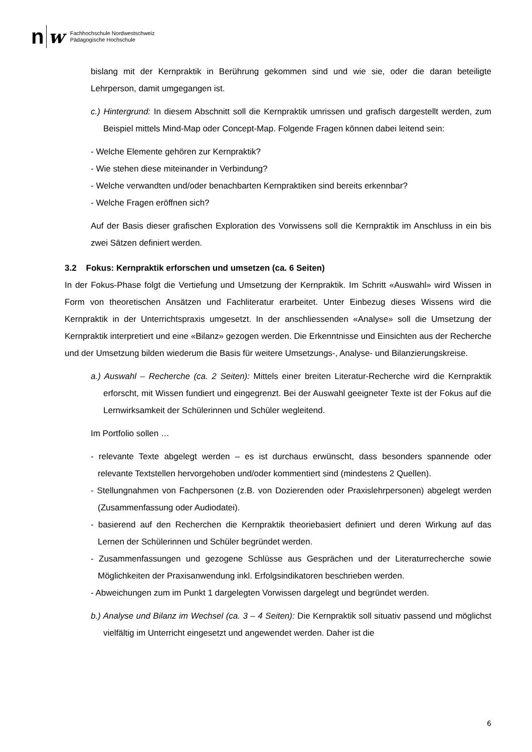n w Fachhochschule Nordwestschweiz
Pädagogische Hochschule
bislang mit der Kernpraktik in Berührung gekommen sind und wie sie, oder die daran beteiligte Lehrperson, damit umgegangen ist.
c.) Hintergrund: In diesem Abschnitt soll die Kernpraktik umrissen und grafisch dargestellt werden, zum Beispiel mittels Mind-Map oder Concept-Map. Folgende Fragen können dabei leitend sein:
- Welche Elemente gehören zur Kernpraktik?
- Wie stehen diese miteinander in Verbindung?
- Welche verwandten und/oder benachbarten Kernpraktiken sind bereits erkennbar?
- Welche Fragen eröffnen sich?
Auf der Basis dieser grafischen Exploration des Vorwissens soll die Kernpraktik im Anschluss in ein bis zwei Sätzen definiert werden.
3.2 Fokus: Kernpraktik erforschen und umsetzen (ca. 6 Seiten)
In der Fokus-Phase folgt die Vertiefung und Umsetzung der Kernpraktik. Im Schritt «Auswahl» wird Wissen in Form von theoretischen Ansätzen und Fachliteratur erarbeitet. Unter Einbezug dieses Wissens wird die Kernpraktik in der Unterrichtspraxis umgesetzt. In der anschliessenden «Analyse» soll die Umsetzung der Kernpraktik interpretiert und eine «Bilanz» gezogen werden. Die Erkenntnisse und Einsichten aus der Recherche und der Umsetzung bilden wiederum die Basis für weitere Umsetzungs-, Analyse- und Bilanzierungskreise.
a.) Auswahl – Recherche (ca. 2 Seiten): Mittels einer breiten Literatur-Recherche wird die Kernpraktik erforscht, mit Wissen fundiert und eingegrenzt. Bei der Auswahl geeigneter Texte ist der Fokus auf die Lernwirksamkeit der Schülerinnen und Schüler wegleitend.
Im Portfolio sollen …
- relevante Texte abgelegt werden – es ist durchaus erwünscht, dass besonders spannende oder relevante Textstellen hervorgehoben und/oder kommentiert sind (mindestens 2 Quellen).
- Stellungnahmen von Fachpersonen (z.B. von Dozierenden oder Praxislehrpersonen) abgelegt werden (Zusammenfassung oder Audiodatei).
- basierend auf den Recherchen die Kernpraktik theoriebasiert definiert und deren Wirkung auf das Lernen der Schülerinnen und Schüler begründet werden.
- Zusammenfassungen und gezogene Schlüsse aus Gesprächen und der Literaturrecherche sowie Möglichkeiten der Praxisanwendung inkl. Erfolgsindikatoren beschrieben werden.
- Abweichungen zum im Punkt 1 dargelegten Vorwissen dargelegt und begründet werden.
b.) Analyse und Bilanz im Wechsel (ca. 3 – 4 Seiten): Die Kernpraktik soll situativ passend und möglichst vielfältig im Unterricht eingesetzt und angewendet werden. Daher ist die
6